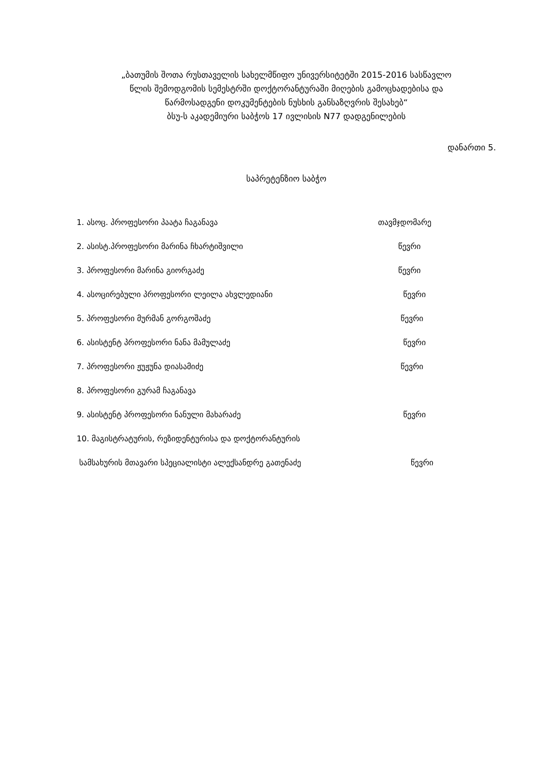„ბათუმის შოთა რუსთაველის სახელმწიფო უნივერსიტეტში 2015-2016 სასწავლო
წლის შემოდგომის სემესტრში დოქტორანტურაში მიღების გამოცხადებისა და
წარმოსადგენი დოკუმენტების ნუსხის განსაზღვრის შესახებ“
ბსუ-ს აკადემიური საბჭოს 17 ივლისის N77 დადგენილების
დანართი 5.
საპრეტენზიო საბჭო
| 1. ასოც. პროფესორი პაატა ჩაგანავა | თავმჯდომარე |
| 2. ასისტ.პროფესორი მარინა ჩხარტიშვილი | წევრი |
| 3. პროფესორი მარინა გიორგაძე | წევრი |
| 4. ასოცირებული პროფესორი ლეილა ახვლედიანი | წევრი |
| 5. პროფესორი მურმან გორგოშაძე | წევრი |
| 6. ასისტენტ პროფესორი ნანა მამულაძე | წევრი |
| 7. პროფესორი ჟუჟუნა დიასამიძე | წევრი |
| 8. პროფესორი გურამ ჩაგანავა | |
| 9. ასისტენტ პროფესორი ნანული მახარაძე | წევრი |
| 10. მაგისტრატურის, რეზიდენტურისა და დოქტორანტურის | |
| სამსახურის მთავარი სპეციალისტი ალექსანდრე გათენაძე | წევრი |